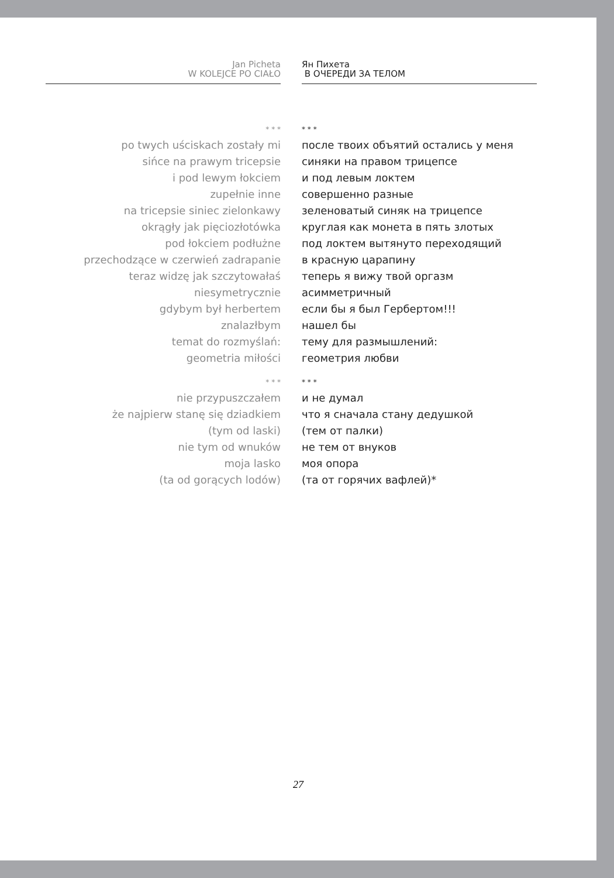Jan Picheta
W KOLEJCE PO CIAŁO
* * *
po twych uściskach zostały mi
sińce na prawym tricepsie
i pod lewym łokciem
zupełnie inne
na tricepsie siniec zielonkawy
okrągły jak pięciozłotówka
pod łokciem podłużne
przechodzące w czerwień zadrapanie
teraz widzę jak szczytowałaś
niesymetrycznie
gdybym był herbertem
znalazłbym
temat do rozmyślań:
geometria miłości
* * *
nie przypuszczałem
że najpierw stanę się dziadkiem
(tym od laski)
nie tym od wnuków
moja lasko
(ta od gorących lodów)
Ян Пихета
В ОЧЕРЕДИ ЗА ТЕЛОМ
* * *
после твоих объятий остались у меня
синяки на правом трицепсе
и под левым локтем
совершенно разные
зеленоватый синяк на трицепсе
круглая как монета в пять злотых
под локтем вытянуто переходящий
в красную царапину
теперь я вижу твой оргазм
асимметричный
если бы я был Гербертом!!!
нашел бы
тему для размышлений:
геометрия любви
* * *
и не думал
что я сначала стану дедушкой
(тем от палки)
не тем от внуков
моя опора
(та от горячих вафлей)*
27